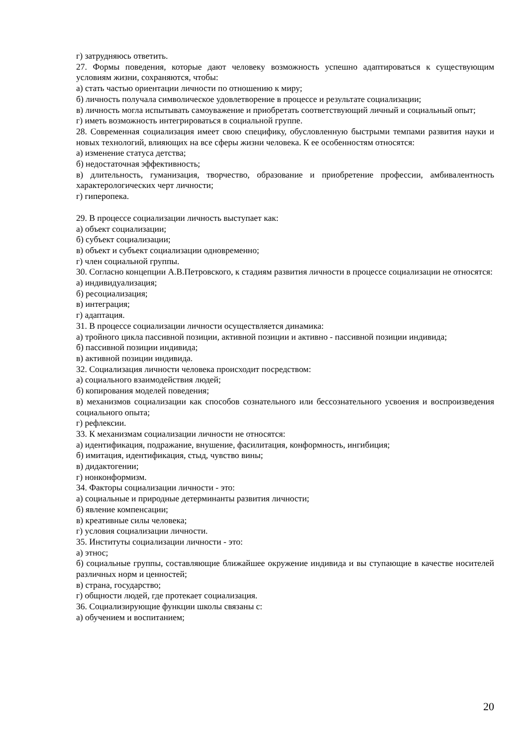г) затрудняюсь ответить.
27. Формы поведения, которые дают человеку возможность успешно адаптироваться к существующим условиям жизни, сохраняются, чтобы:
а) стать частью ориентации личности по отношению к миру;
б) личность получала символическое удовлетворение в процессе и результате социализации;
в) личность могла испытывать самоуважение и приобретать соответствующий личный и социальный опыт;
г) иметь возможность интегрироваться в социальной группе.
28. Современная социализация имеет свою специфику, обусловленную быстрыми темпами развития науки и новых технологий, влияющих на все сферы жизни человека. К ее особенностям относятся:
а) изменение статуса детства;
б) недостаточная эффективность;
в) длительность, гуманизация, творчество, образование и приобретение профессии, амбивалентность характерологических черт личности;
г) гиперопека.
29. В процессе социализации личность выступает как:
а) объект социализации;
б) субъект социализации;
в) объект и субъект социализации одновременно;
г) член социальной группы.
30. Согласно концепции А.В.Петровского, к стадиям развития личности в процессе социализации не относятся:
а) индивидуализация;
б) ресоциализация;
в) интеграция;
г) адаптация.
31. В процессе социализации личности осуществляется динамика:
а) тройного цикла пассивной позиции, активной позиции и активно - пассивной позиции индивида;
б) пассивной позиции индивида;
в) активной позиции индивида.
32. Социализация личности человека происходит посредством:
а) социального взаимодействия людей;
б) копирования моделей поведения;
в) механизмов социализации как способов сознательного или бессознательного усвоения и воспроизведения социального опыта;
г) рефлексии.
33. К механизмам социализации личности не относятся:
а) идентификация, подражание, внушение, фасилитация, конформность, ингибиция;
б) имитация, идентификация, стыд, чувство вины;
в) дидактогении;
г) нонконформизм.
34. Факторы социализации личности - это:
а) социальные и природные детерминанты развития личности;
б) явление компенсации;
в) креативные силы человека;
г) условия социализации личности.
35. Институты социализации личности - это:
а) этнос;
б) социальные группы, составляющие ближайшее окружение индивида и вы ступающие в качестве носителей различных норм и ценностей;
в) страна, государство;
г) общности людей, где протекает социализация.
36. Социализирующие функции школы связаны с:
а) обучением и воспитанием;
20